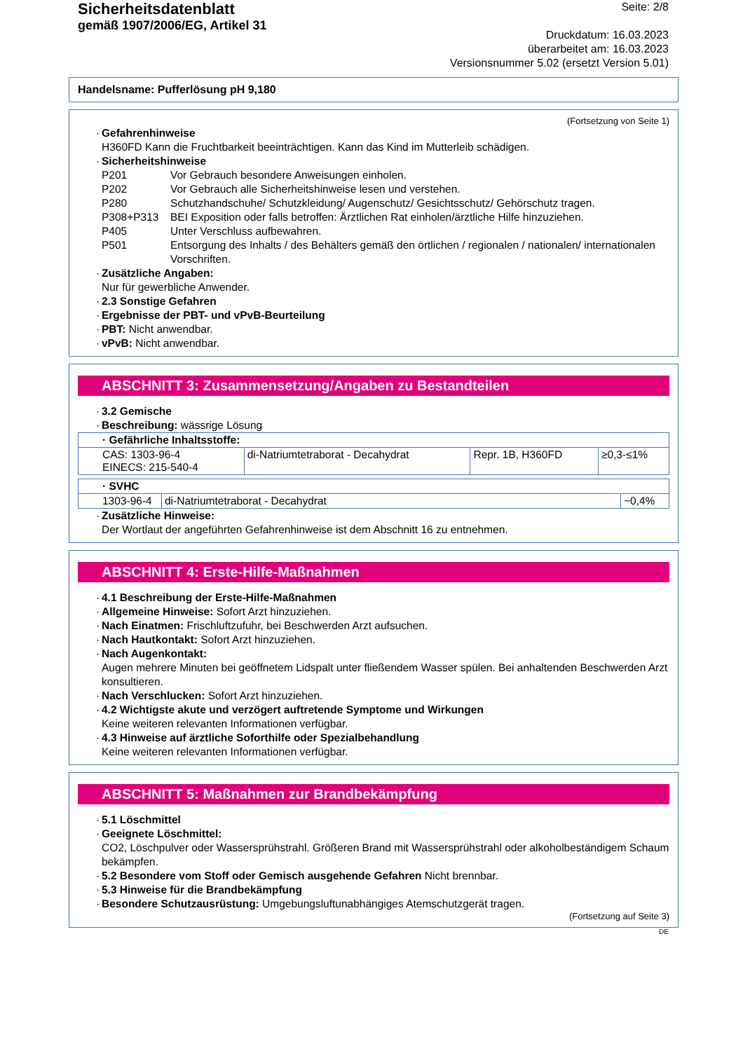Sicherheitsdatenblatt
gemäß 1907/2006/EG, Artikel 31
Seite: 2/8
Druckdatum: 16.03.2023
überarbeitet am: 16.03.2023
Versionsnummer 5.02 (ersetzt Version 5.01)
Handelsname: Pufferlösung pH 9,180
(Fortsetzung von Seite 1)
· Gefahrenhinweise
H360FD Kann die Fruchtbarkeit beeinträchtigen. Kann das Kind im Mutterleib schädigen.
· Sicherheitshinweise
| P201 | Vor Gebrauch besondere Anweisungen einholen. |
| P202 | Vor Gebrauch alle Sicherheitshinweise lesen und verstehen. |
| P280 | Schutzhandschuhe/ Schutzkleidung/ Augenschutz/ Gesichtsschutz/ Gehörschutz tragen. |
| P308+P313 | BEI Exposition oder falls betroffen: Ärztlichen Rat einholen/ärztliche Hilfe hinzuziehen. |
| P405 | Unter Verschluss aufbewahren. |
| P501 | Entsorgung des Inhalts / des Behälters gemäß den örtlichen / regionalen / nationalen/ internationalen Vorschriften. |
· Zusätzliche Angaben:
Nur für gewerbliche Anwender.
· 2.3 Sonstige Gefahren
· Ergebnisse der PBT- und vPvB-Beurteilung
· PBT: Nicht anwendbar.
· vPvB: Nicht anwendbar.
ABSCHNITT 3: Zusammensetzung/Angaben zu Bestandteilen
· 3.2 Gemische
· Beschreibung: wässrige Lösung
| · Gefährliche Inhaltsstoffe: | | | |
| CAS: 1303-96-4 EINECS: 215-540-4 | di-Natriumtetraborat - Decahydrat | Repr. 1B, H360FD | ≥0,3-≤1% |
| · SVHC | | |
| 1303-96-4 | di-Natriumtetraborat - Decahydrat | ~0,4% |
· Zusätzliche Hinweise:
Der Wortlaut der angeführten Gefahrenhinweise ist dem Abschnitt 16 zu entnehmen.
ABSCHNITT 4: Erste-Hilfe-Maßnahmen
· 4.1 Beschreibung der Erste-Hilfe-Maßnahmen
· Allgemeine Hinweise: Sofort Arzt hinzuziehen.
· Nach Einatmen: Frischluftzufuhr, bei Beschwerden Arzt aufsuchen.
· Nach Hautkontakt: Sofort Arzt hinzuziehen.
· Nach Augenkontakt:
Augen mehrere Minuten bei geöffnetem Lidspalt unter fließendem Wasser spülen. Bei anhaltenden Beschwerden Arzt konsultieren.
· Nach Verschlucken: Sofort Arzt hinzuziehen.
· 4.2 Wichtigste akute und verzögert auftretende Symptome und Wirkungen
Keine weiteren relevanten Informationen verfügbar.
· 4.3 Hinweise auf ärztliche Soforthilfe oder Spezialbehandlung
Keine weiteren relevanten Informationen verfügbar.
ABSCHNITT 5: Maßnahmen zur Brandbekämpfung
· 5.1 Löschmittel
· Geeignete Löschmittel:
CO2, Löschpulver oder Wassersprühstrahl. Größeren Brand mit Wassersprühstrahl oder alkoholbeständigem Schaum bekämpfen.
· 5.2 Besondere vom Stoff oder Gemisch ausgehende Gefahren Nicht brennbar.
· 5.3 Hinweise für die Brandbekämpfung
· Besondere Schutzausrüstung: Umgebungsluftunabhängiges Atemschutzgerät tragen.
(Fortsetzung auf Seite 3)
DE